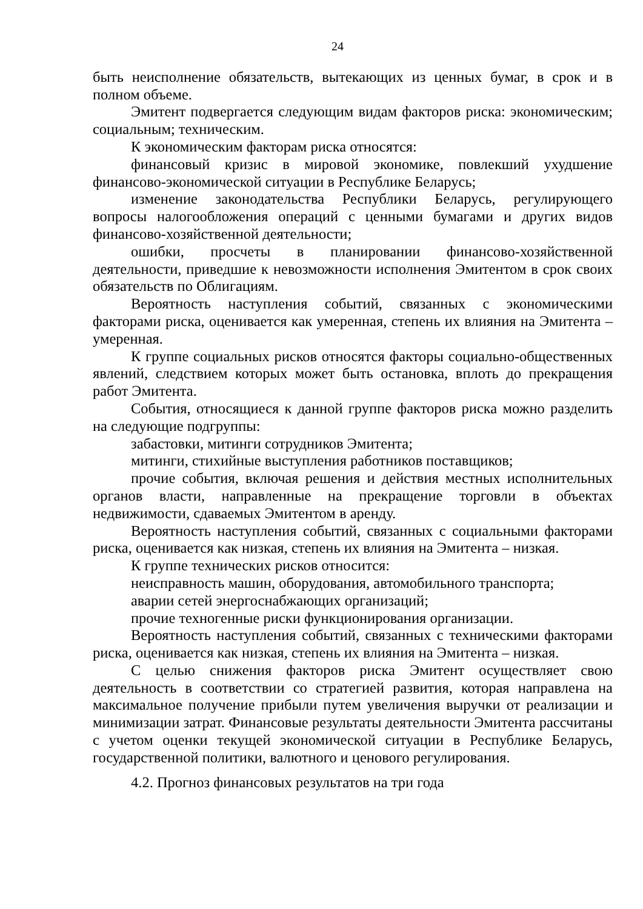24
быть неисполнение обязательств, вытекающих из ценных бумаг, в срок и в полном объеме.
Эмитент подвергается следующим видам факторов риска: экономическим; социальным; техническим.
К экономическим факторам риска относятся:
финансовый кризис в мировой экономике, повлекший ухудшение финансово-экономической ситуации в Республике Беларусь;
изменение законодательства Республики Беларусь, регулирующего вопросы налогообложения операций с ценными бумагами и других видов финансово-хозяйственной деятельности;
ошибки, просчеты в планировании финансово-хозяйственной деятельности, приведшие к невозможности исполнения Эмитентом в срок своих обязательств по Облигациям.
Вероятность наступления событий, связанных с экономическими факторами риска, оценивается как умеренная, степень их влияния на Эмитента – умеренная.
К группе социальных рисков относятся факторы социально-общественных явлений, следствием которых может быть остановка, вплоть до прекращения работ Эмитента.
События, относящиеся к данной группе факторов риска можно разделить на следующие подгруппы:
забастовки, митинги сотрудников Эмитента;
митинги, стихийные выступления работников поставщиков;
прочие события, включая решения и действия местных исполнительных органов власти, направленные на прекращение торговли в объектах недвижимости, сдаваемых Эмитентом в аренду.
Вероятность наступления событий, связанных с социальными факторами риска, оценивается как низкая, степень их влияния на Эмитента – низкая.
К группе технических рисков относится:
неисправность машин, оборудования, автомобильного транспорта;
аварии сетей энергоснабжающих организаций;
прочие техногенные риски функционирования организации.
Вероятность наступления событий, связанных с техническими факторами риска, оценивается как низкая, степень их влияния на Эмитента – низкая.
С целью снижения факторов риска Эмитент осуществляет свою деятельность в соответствии со стратегией развития, которая направлена на максимальное получение прибыли путем увеличения выручки от реализации и минимизации затрат. Финансовые результаты деятельности Эмитента рассчитаны с учетом оценки текущей экономической ситуации в Республике Беларусь, государственной политики, валютного и ценового регулирования.
4.2. Прогноз финансовых результатов на три года